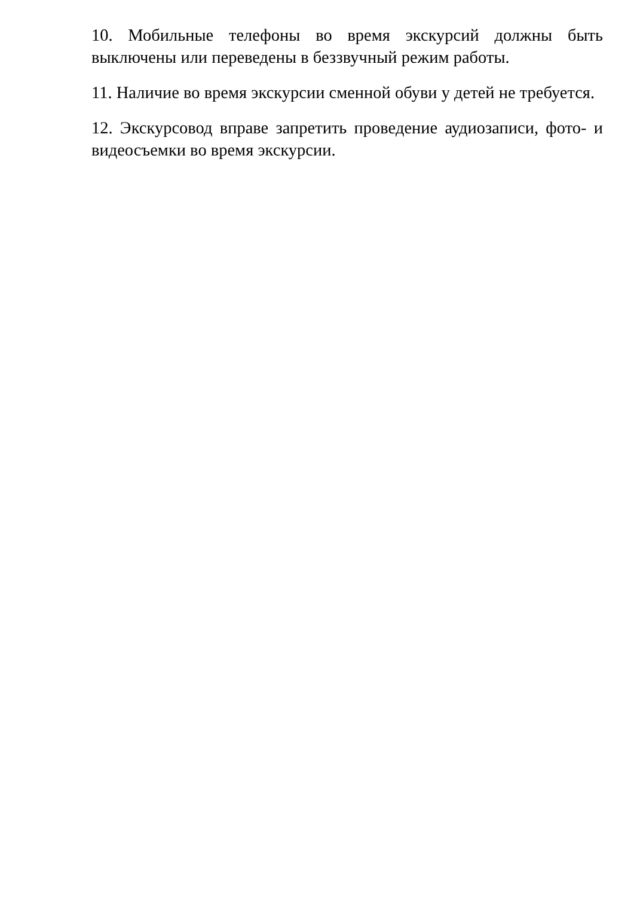10. Мобильные телефоны во время экскурсий должны быть выключены или переведены в беззвучный режим работы.
11. Наличие во время экскурсии сменной обуви у детей не требуется.
12. Экскурсовод вправе запретить проведение аудиозаписи, фото- и видеосъемки во время экскурсии.